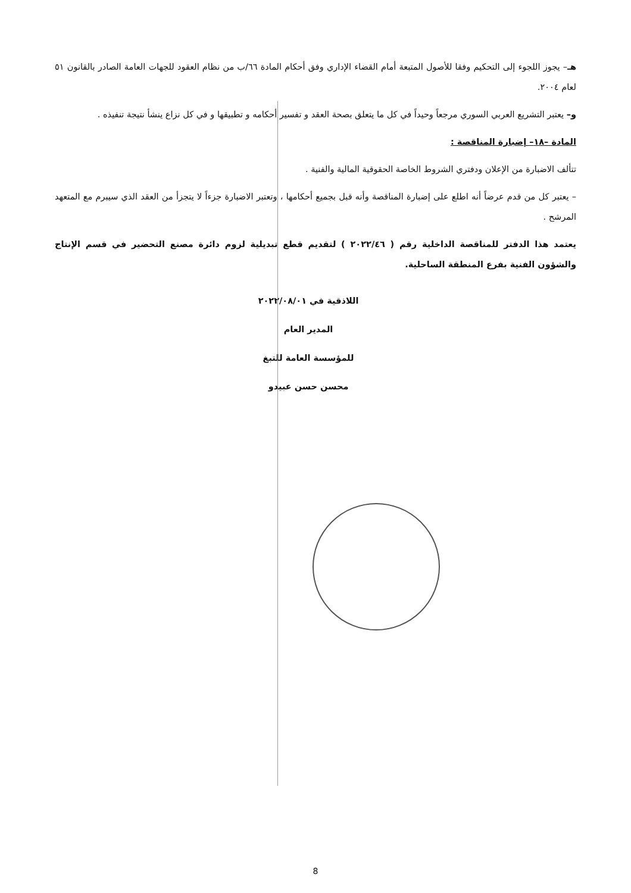هـ– يجوز اللجوء إلى التحكيم وفقا للأصول المتبعة أمام القضاء الإداري وفق أحكام المادة ٦٦/ب من نظام العقود للجهات العامة الصادر بالقانون ٥١ لعام ٢٠٠٤.
و– يعتبر التشريع العربي السوري مرجعاً وحيداً في كل ما يتعلق بصحة العقد و تفسير أحكامه و تطبيقها و في كل نزاع ينشأ نتيجة تنفيذه .
المادة –١٨– إضبارة المناقصة :
تتألف الاضبارة من الإعلان ودفتري الشروط الخاصة الحقوقية المالية والفنية .
– يعتبر كل من قدم عرضاً أنه اطلع على إضبارة المناقصة وأنه قبل بجميع أحكامها ، وتعتبر الاضبارة جزءاً لا يتجزأ من العقد الذي سيبرم مع المتعهد المرشح .
يعتمد هذا الدفتر للمناقصة الداخلية رقم ( ٢٠٢٢/٤٦ ) لتقديم قطع تبديلية لزوم دائرة مصنع التحضير في قسم الإنتاج والشؤون الفنية بفرع المنطقة الساحلية.
اللاذقية في ٢٠٢٢/٠٨/٠١
المدير العام
للمؤسسة العامة للتبغ
محسن حسن عبيدو
8